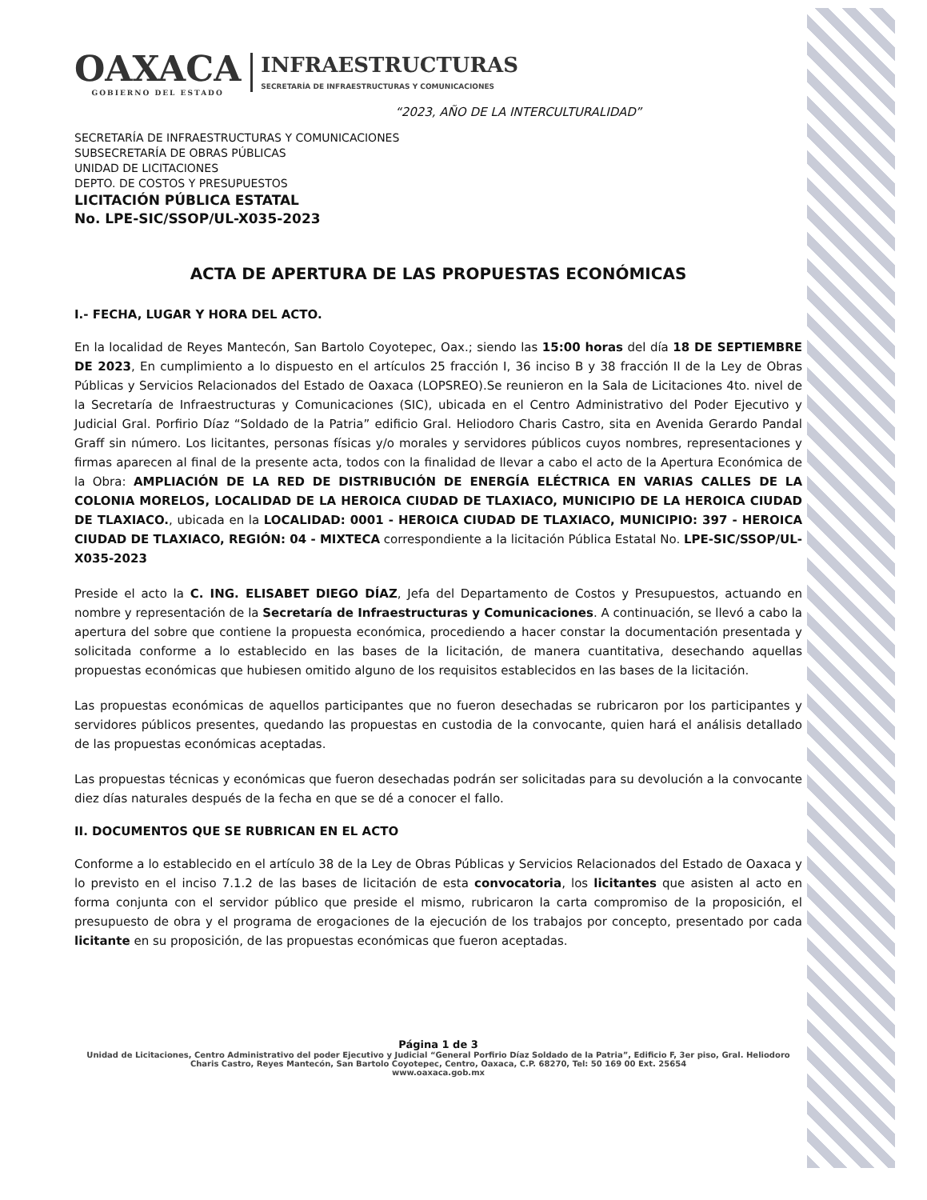OAXACA
GOBIERNO DEL ESTADO
INFRAESTRUCTURAS
SECRETARÍA DE INFRAESTRUCTURAS Y COMUNICACIONES
“2023, AÑO DE LA INTERCULTURALIDAD”
SECRETARÍA DE INFRAESTRUCTURAS Y COMUNICACIONES
SUBSECRETARÍA DE OBRAS PÚBLICAS
UNIDAD DE LICITACIONES
DEPTO. DE COSTOS Y PRESUPUESTOS
LICITACIÓN PÚBLICA ESTATAL
No. LPE-SIC/SSOP/UL-X035-2023
ACTA DE APERTURA DE LAS PROPUESTAS ECONÓMICAS
I.- FECHA, LUGAR Y HORA DEL ACTO.
En la localidad de Reyes Mantecón, San Bartolo Coyotepec, Oax.; siendo las 15:00 horas del día 18 DE SEPTIEMBRE DE 2023, En cumplimiento a lo dispuesto en el artículos 25 fracción I, 36 inciso B y 38 fracción II de la Ley de Obras Públicas y Servicios Relacionados del Estado de Oaxaca (LOPSREO).Se reunieron en la Sala de Licitaciones 4to. nivel de la Secretaría de Infraestructuras y Comunicaciones (SIC), ubicada en el Centro Administrativo del Poder Ejecutivo y Judicial Gral. Porfirio Díaz “Soldado de la Patria” edificio Gral. Heliodoro Charis Castro, sita en Avenida Gerardo Pandal Graff sin número. Los licitantes, personas físicas y/o morales y servidores públicos cuyos nombres, representaciones y firmas aparecen al final de la presente acta, todos con la finalidad de llevar a cabo el acto de la Apertura Económica de la Obra: AMPLIACIÓN DE LA RED DE DISTRIBUCIÓN DE ENERGÍA ELÉCTRICA EN VARIAS CALLES DE LA COLONIA MORELOS, LOCALIDAD DE LA HEROICA CIUDAD DE TLAXIACO, MUNICIPIO DE LA HEROICA CIUDAD DE TLAXIACO., ubicada en la LOCALIDAD: 0001 - HEROICA CIUDAD DE TLAXIACO, MUNICIPIO: 397 - HEROICA CIUDAD DE TLAXIACO, REGIÓN: 04 - MIXTECA correspondiente a la licitación Pública Estatal No. LPE-SIC/SSOP/UL-X035-2023
Preside el acto la C. ING. ELISABET DIEGO DÍAZ, Jefa del Departamento de Costos y Presupuestos, actuando en nombre y representación de la Secretaría de Infraestructuras y Comunicaciones. A continuación, se llevó a cabo la apertura del sobre que contiene la propuesta económica, procediendo a hacer constar la documentación presentada y solicitada conforme a lo establecido en las bases de la licitación, de manera cuantitativa, desechando aquellas propuestas económicas que hubiesen omitido alguno de los requisitos establecidos en las bases de la licitación.
Las propuestas económicas de aquellos participantes que no fueron desechadas se rubricaron por los participantes y servidores públicos presentes, quedando las propuestas en custodia de la convocante, quien hará el análisis detallado de las propuestas económicas aceptadas.
Las propuestas técnicas y económicas que fueron desechadas podrán ser solicitadas para su devolución a la convocante diez días naturales después de la fecha en que se dé a conocer el fallo.
II. DOCUMENTOS QUE SE RUBRICAN EN EL ACTO
Conforme a lo establecido en el artículo 38 de la Ley de Obras Públicas y Servicios Relacionados del Estado de Oaxaca y lo previsto en el inciso 7.1.2 de las bases de licitación de esta convocatoria, los licitantes que asisten al acto en forma conjunta con el servidor público que preside el mismo, rubricaron la carta compromiso de la proposición, el presupuesto de obra y el programa de erogaciones de la ejecución de los trabajos por concepto, presentado por cada licitante en su proposición, de las propuestas económicas que fueron aceptadas.
Página 1 de 3
Unidad de Licitaciones, Centro Administrativo del poder Ejecutivo y Judicial “General Porfirio Díaz Soldado de la Patria”, Edificio F, 3er piso, Gral. Heliodoro Charis Castro, Reyes Mantecón, San Bartolo Coyotepec, Centro, Oaxaca, C.P. 68270, Tel: 50 169 00 Ext. 25654
www.oaxaca.gob.mx